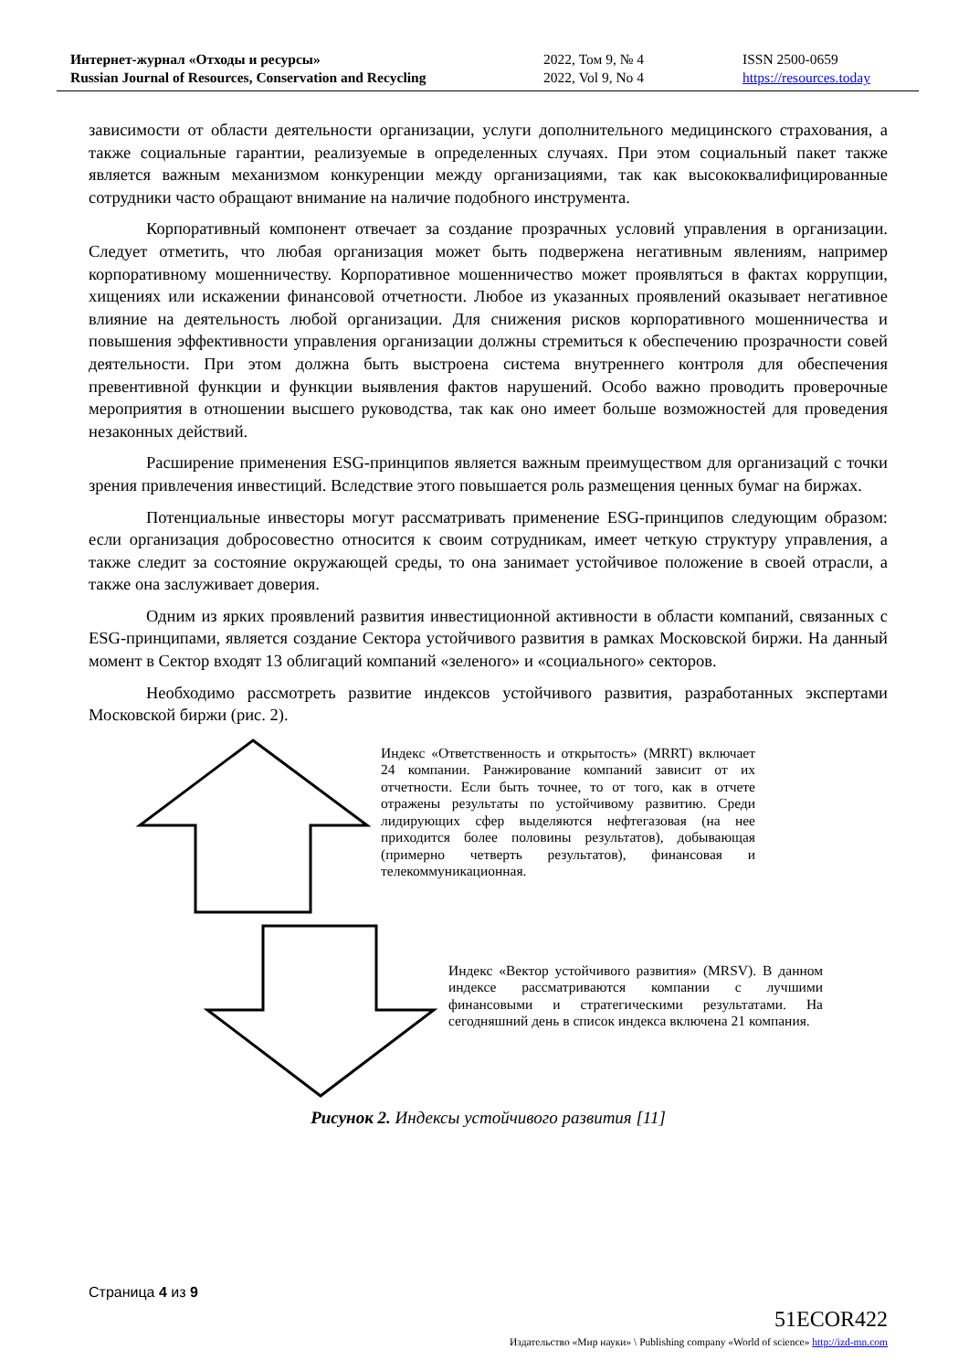Интернет-журнал «Отходы и ресурсы»
Russian Journal of Resources, Conservation and Recycling
2022, Том 9, № 4
2022, Vol 9, No 4
ISSN 2500-0659
https://resources.today
зависимости от области деятельности организации, услуги дополнительного медицинского страхования, а также социальные гарантии, реализуемые в определенных случаях. При этом социальный пакет также является важным механизмом конкуренции между организациями, так как высококвалифицированные сотрудники часто обращают внимание на наличие подобного инструмента.
Корпоративный компонент отвечает за создание прозрачных условий управления в организации. Следует отметить, что любая организация может быть подвержена негативным явлениям, например корпоративному мошенничеству. Корпоративное мошенничество может проявляться в фактах коррупции, хищениях или искажении финансовой отчетности. Любое из указанных проявлений оказывает негативное влияние на деятельность любой организации. Для снижения рисков корпоративного мошенничества и повышения эффективности управления организации должны стремиться к обеспечению прозрачности совей деятельности. При этом должна быть выстроена система внутреннего контроля для обеспечения превентивной функции и функции выявления фактов нарушений. Особо важно проводить проверочные мероприятия в отношении высшего руководства, так как оно имеет больше возможностей для проведения незаконных действий.
Расширение применения ESG-принципов является важным преимуществом для организаций с точки зрения привлечения инвестиций. Вследствие этого повышается роль размещения ценных бумаг на биржах.
Потенциальные инвесторы могут рассматривать применение ESG-принципов следующим образом: если организация добросовестно относится к своим сотрудникам, имеет четкую структуру управления, а также следит за состояние окружающей среды, то она занимает устойчивое положение в своей отрасли, а также она заслуживает доверия.
Одним из ярких проявлений развития инвестиционной активности в области компаний, связанных с ESG-принципами, является создание Сектора устойчивого развития в рамках Московской биржи. На данный момент в Сектор входят 13 облигаций компаний «зеленого» и «социального» секторов.
Необходимо рассмотреть развитие индексов устойчивого развития, разработанных экспертами Московской биржи (рис. 2).
Индекс «Ответственность и открытость» (MRRT) включает 24 компании. Ранжирование компаний зависит от их отчетности. Если быть точнее, то от того, как в отчете отражены результаты по устойчивому развитию. Среди лидирующих сфер выделяются нефтегазовая (на нее приходится более половины результатов), добывающая (примерно четверть результатов), финансовая и телекоммуникационная.
Индекс «Вектор устойчивого развития» (MRSV). В данном индексе рассматриваются компании с лучшими финансовыми и стратегическими результатами. На сегодняшний день в список индекса включена 21 компания.
Рисунок 2. Индексы устойчивого развития [11]
Страница 4 из 9
51ECOR422
Издательство «Мир науки» \ Publishing company «World of science» http://izd-mn.com